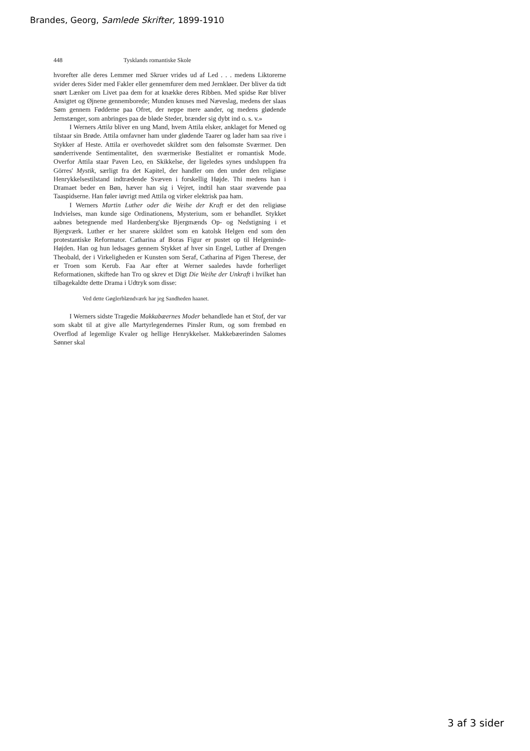Brandes, Georg, Samlede Skrifter, 1899-1910
448 Tysklands romantiske Skole
hvorefter alle deres Lemmer med Skruer vrides ud af Led . . . medens Liktorerne svider deres Sider med Fakler eller gennemfurer dem med Jernkløer. Der bliver da tidt snørt Lænker om Livet paa dem for at knække deres Ribben. Med spidse Rør bliver Ansigtet og Øjnene gennemborede; Munden knuses med Næveslag, medens der slaas Søm gennem Fødderne paa Ofret, der neppe mere aander, og medens glødende Jernstænger, som anbringes paa de bløde Steder, brænder sig dybt ind o. s. v.»
I Werners Attila bliver en ung Mand, hvem Attila elsker, anklaget for Mened og tilstaar sin Brøde. Attila omfavner ham under glødende Taarer og lader ham saa rive i Stykker af Heste. Attila er overhovedet skildret som den følsomste Sværmer. Den sønderrivende Sentimentalitet, den sværmeriske Bestialitet er romantisk Mode. Overfor Attila staar Paven Leo, en Skikkelse, der ligeledes synes undsluppen fra Görres' Mystik, særligt fra det Kapitel, der handler om den under den religiøse Henrykkelsestilstand indtrædende Svæven i forskellig Højde. Thi medens han i Dramaet beder en Bøn, hæver han sig i Vejret, indtil han staar svævende paa Taaspidserne. Han føler iøvrigt med Attila og virker elektrisk paa ham.
I Werners Martin Luther oder die Weihe der Kraft er det den religiøse Indvielses, man kunde sige Ordinationens, Mysterium, som er behandlet. Stykket aabnes betegnende med Hardenberg'ske Bjergmænds Op- og Nedstigning i et Bjergværk. Luther er her snarere skildret som en katolsk Helgen end som den protestantiske Reformator. Catharina af Boras Figur er pustet op til Helgeninde-Højden. Han og hun ledsages gennem Stykket af hver sin Engel, Luther af Drengen Theobald, der i Virkeligheden er Kunsten som Seraf, Catharina af Pigen Therese, der er Troen som Kerub. Faa Aar efter at Werner saaledes havde forherliget Reformationen, skiftede han Tro og skrev et Digt Die Weihe der Unkraft i hvilket han tilbagekaldte dette Drama i Udtryk som disse:
Ved dette Gøglerblændværk har jeg Sandheden haanet.
I Werners sidste Tragedie Makkabæernes Moder behandlede han et Stof, der var som skabt til at give alle Martyrlegendernes Pinsler Rum, og som frembød en Overflod af legemlige Kvaler og hellige Henrykkelser. Makkebæerinden Salomes Sønner skal
3 af 3 sider